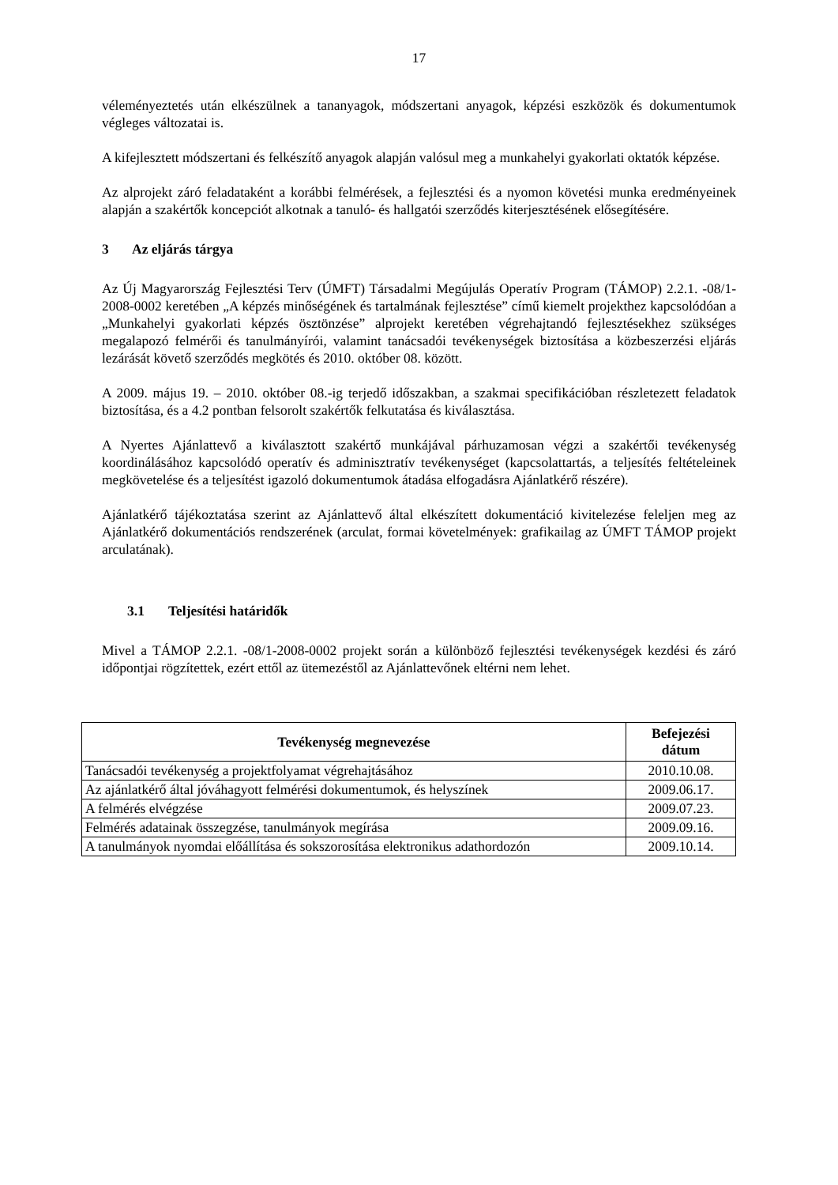17
véleményeztetés után elkészülnek a tananyagok, módszertani anyagok, képzési eszközök és dokumentumok végleges változatai is.
A kifejlesztett módszertani és felkészítő anyagok alapján valósul meg a munkahelyi gyakorlati oktatók képzése.
Az alprojekt záró feladataként a korábbi felmérések, a fejlesztési és a nyomon követési munka eredményeinek alapján a szakértők koncepciót alkotnak a tanuló- és hallgatói szerződés kiterjesztésének elősegítésére.
3 Az eljárás tárgya
Az Új Magyarország Fejlesztési Terv (ÚMFT) Társadalmi Megújulás Operatív Program (TÁMOP) 2.2.1. -08/1-2008-0002 keretében „A képzés minőségének és tartalmának fejlesztése” című kiemelt projekthez kapcsolódóan a „Munkahelyi gyakorlati képzés ösztönzése” alprojekt keretében végrehajtandó fejlesztésekhez szükséges megalapozó felmérői és tanulmányírói, valamint tanácsadói tevékenységek biztosítása a közbeszerzési eljárás lezárását követő szerződés megkötés és 2010. október 08. között.
A 2009. május 19. – 2010. október 08.-ig terjedő időszakban, a szakmai specifikációban részletezett feladatok biztosítása, és a 4.2 pontban felsorolt szakértők felkutatása és kiválasztása.
A Nyertes Ajánlattevő a kiválasztott szakértő munkájával párhuzamosan végzi a szakértői tevékenység koordinálásához kapcsolódó operatív és adminisztratív tevékenységet (kapcsolattartás, a teljesítés feltételeinek megkövetelése és a teljesítést igazoló dokumentumok átadása elfogadásra Ajánlatkérő részére).
Ajánlatkérő tájékoztatása szerint az Ajánlattevő által elkészített dokumentáció kivitelezése feleljen meg az Ajánlatkérő dokumentációs rendszerének (arculat, formai követelmények: grafikailag az ÚMFT TÁMOP projekt arculatának).
3.1 Teljesítési határidők
Mivel a TÁMOP 2.2.1. -08/1-2008-0002 projekt során a különböző fejlesztési tevékenységek kezdési és záró időpontjai rögzítettek, ezért ettől az ütemezéstől az Ajánlattevőnek eltérni nem lehet.
| Tevékenység megnevezése | Befejezési dátum |
| --- | --- |
| Tanácsadói tevékenység a projektfolyamat végrehajtásához | 2010.10.08. |
| Az ajánlatkérő által jóváhagyott felmérési dokumentumok, és helyszínek | 2009.06.17. |
| A felmérés elvégzése | 2009.07.23. |
| Felmérés adatainak összegzése, tanulmányok megírása | 2009.09.16. |
| A tanulmányok nyomdai előállítása és sokszorosítása elektronikus adathordozón | 2009.10.14. |